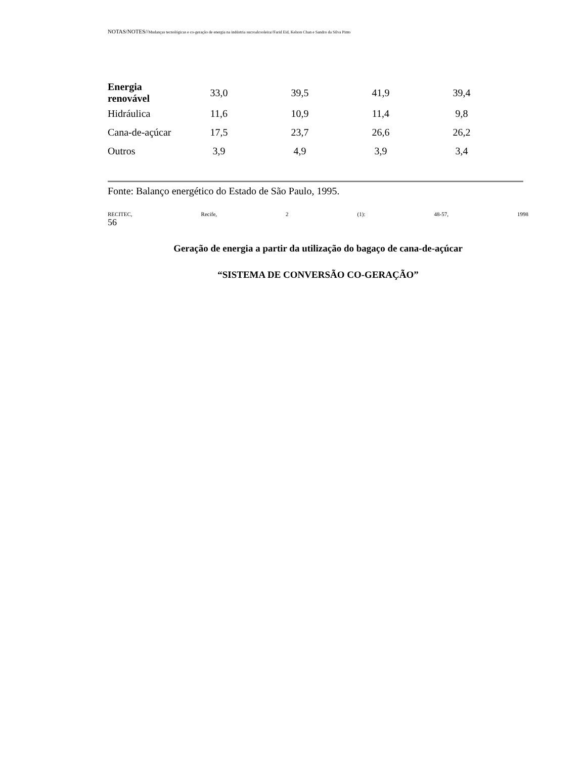NOTAS/NOTES//Mudanças tecnológicas e co-geração de energia na indústria sucroalcooleira//Farid Eid, Kelson Chan e Sandro da Silva Pinto
| Energia renovável | 33,0 | 39,5 | 41,9 | 39,4 |
| Hidráulica | 11,6 | 10,9 | 11,4 | 9,8 |
| Cana-de-açúcar | 17,5 | 23,7 | 26,6 | 26,2 |
| Outros | 3,9 | 4,9 | 3,9 | 3,4 |
Fonte: Balanço energético do Estado de São Paulo, 1995.
RECITEC, Recife, 2 (1): 48-57, 1998
56
Geração de energia a partir da utilização do bagaço de cana-de-açúcar
“SISTEMA DE CONVERSÃO CO-GERAÇÃO”